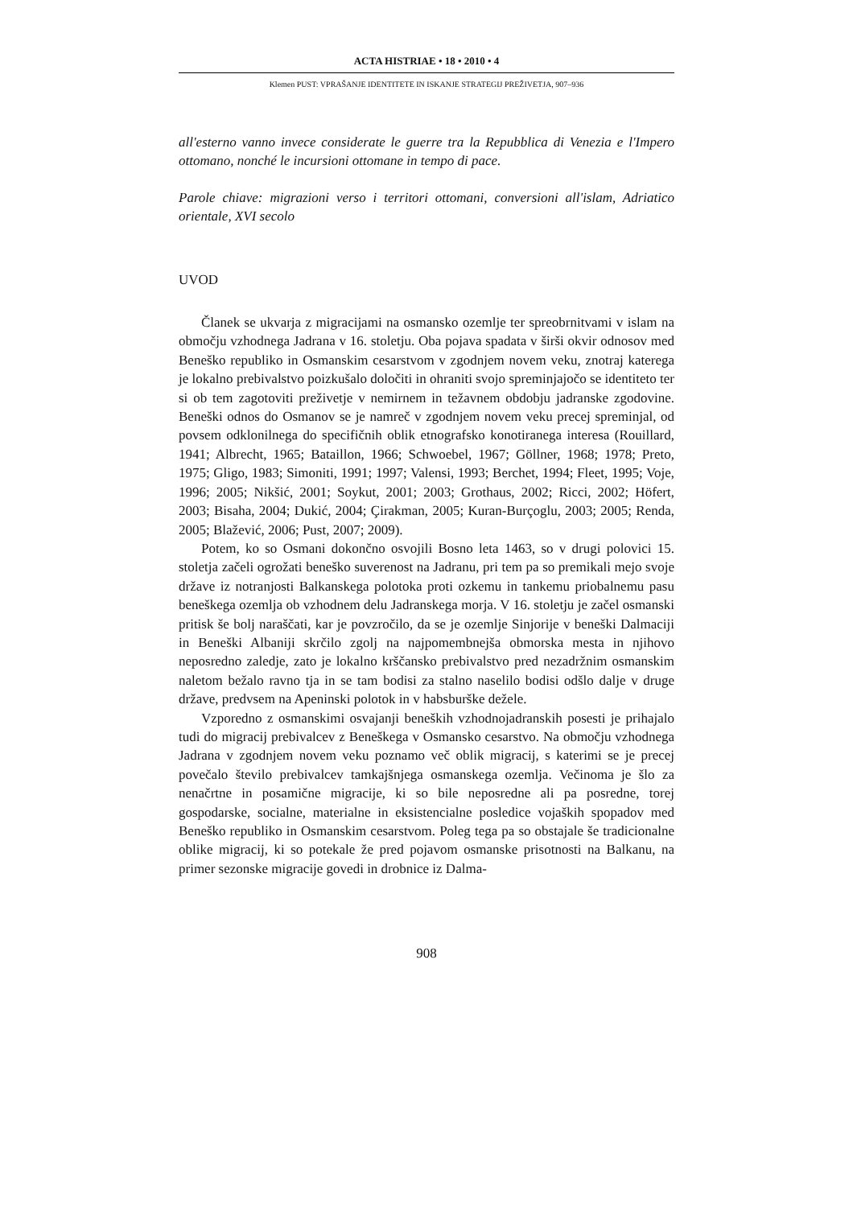ACTA HISTRIAE • 18 • 2010 • 4
Klemen PUST: VPRAŠANJE IDENTITETE IN ISKANJE STRATEGIJ PREŽIVETJA, 907–936
all'esterno vanno invece considerate le guerre tra la Repubblica di Venezia e l'Impero ottomano, nonché le incursioni ottomane in tempo di pace.
Parole chiave: migrazioni verso i territori ottomani, conversioni all'islam, Adriatico orientale, XVI secolo
UVOD
Članek se ukvarja z migracijami na osmansko ozemlje ter spreobrnitvami v islam na območju vzhodnega Jadrana v 16. stoletju. Oba pojava spadata v širši okvir odnosov med Beneško republiko in Osmanskim cesarstvom v zgodnjem novem veku, znotraj katerega je lokalno prebivalstvo poizkušalo določiti in ohraniti svojo spreminjajočo se identiteto ter si ob tem zagotoviti preživetje v nemirnem in težavnem obdobju jadranske zgodovine. Beneški odnos do Osmanov se je namreč v zgodnjem novem veku precej spreminjal, od povsem odklonilnega do specifičnih oblik etnografsko konotiranega interesa (Rouillard, 1941; Albrecht, 1965; Bataillon, 1966; Schwoebel, 1967; Göllner, 1968; 1978; Preto, 1975; Gligo, 1983; Simoniti, 1991; 1997; Valensi, 1993; Berchet, 1994; Fleet, 1995; Voje, 1996; 2005; Nikšić, 2001; Soykut, 2001; 2003; Grothaus, 2002; Ricci, 2002; Höfert, 2003; Bisaha, 2004; Dukić, 2004; Çirakman, 2005; Kuran-Burçoglu, 2003; 2005; Renda, 2005; Blažević, 2006; Pust, 2007; 2009).
Potem, ko so Osmani dokončno osvojili Bosno leta 1463, so v drugi polovici 15. stoletja začeli ogrožati beneško suverenost na Jadranu, pri tem pa so premikali mejo svoje države iz notranjosti Balkanskega polotoka proti ozkemu in tankemu priobalnemu pasu beneškega ozemlja ob vzhodnem delu Jadranskega morja. V 16. stoletju je začel osmanski pritisk še bolj naraščati, kar je povzročilo, da se je ozemlje Sinjorije v beneški Dalmaciji in Beneški Albaniji skrčilo zgolj na najpomembnejša obmorska mesta in njihovo neposredno zaledje, zato je lokalno krščansko prebivalstvo pred nezadržnim osmanskim naletom bežalo ravno tja in se tam bodisi za stalno naselilo bodisi odšlo dalje v druge države, predvsem na Apeninski polotok in v habsburške dežele.
Vzporedno z osmanskimi osvajanji beneških vzhodnojadranskih posesti je prihajalo tudi do migracij prebivalcev z Beneškega v Osmansko cesarstvo. Na območju vzhodnega Jadrana v zgodnjem novem veku poznamo več oblik migracij, s katerimi se je precej povečalo število prebivalcev tamkajšnjega osmanskega ozemlja. Večinoma je šlo za nenačrtne in posamične migracije, ki so bile neposredne ali pa posredne, torej gospodarske, socialne, materialne in eksistencialne posledice vojaških spopadov med Beneško republiko in Osmanskim cesarstvom. Poleg tega pa so obstajale še tradicionalne oblike migracij, ki so potekale že pred pojavom osmanske prisotnosti na Balkanu, na primer sezonske migracije govedi in drobnice iz Dalma-
908